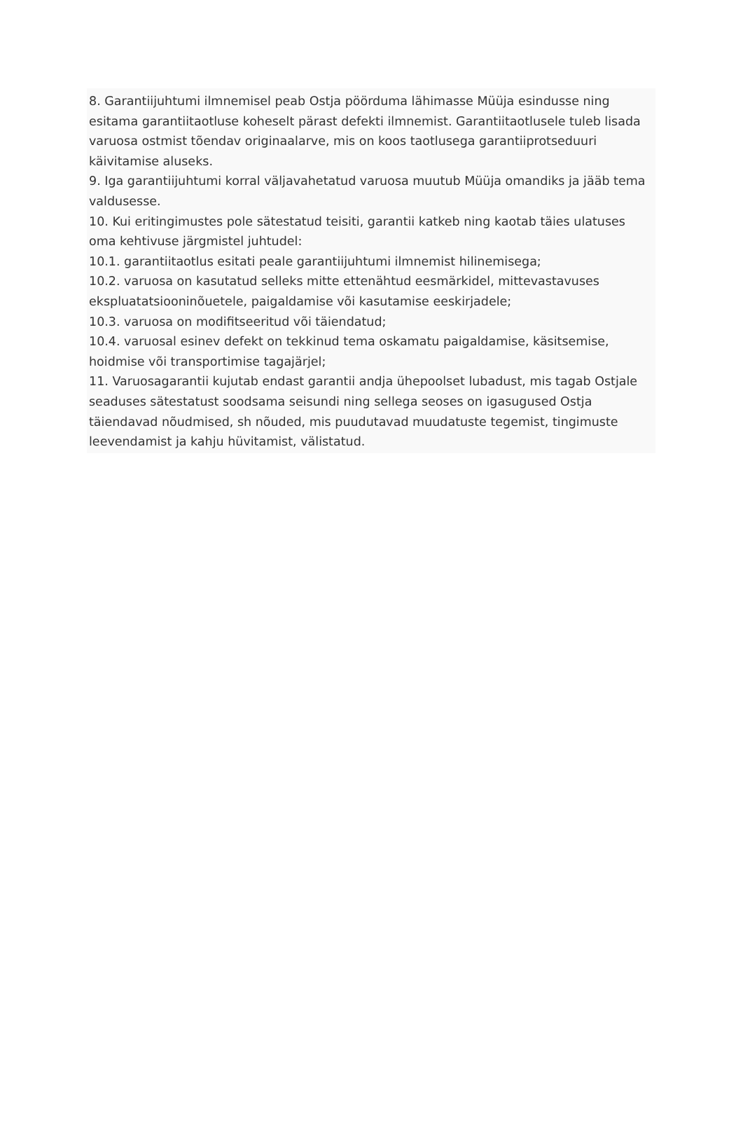8. Garantiijuhtumi ilmnemisel peab Ostja pöörduma lähimasse Müüja esindusse ning esitama garantiitaotluse koheselt pärast defekti ilmnemist. Garantiitaotlusele tuleb lisada varuosa ostmist tõendav originaalarve, mis on koos taotlusega garantiiprotseduuri käivitamise aluseks.
9. Iga garantiijuhtumi korral väljavahetatud varuosa muutub Müüja omandiks ja jääb tema valdusesse.
10. Kui eritingimustes pole sätestatud teisiti, garantii katkeb ning kaotab täies ulatuses oma kehtivuse järgmistel juhtudel:
10.1. garantiitaotlus esitati peale garantiijuhtumi ilmnemist hilinemisega;
10.2. varuosa on kasutatud selleks mitte ettenähtud eesmärkidel, mittevastavuses ekspluatatsiooninõuetele, paigaldamise või kasutamise eeskirjadele;
10.3. varuosa on modifitseeritud või täiendatud;
10.4. varuosal esinev defekt on tekkinud tema oskamatu paigaldamise, käsitsemise, hoidmise või transportimise tagajärjel;
11. Varuosagarantii kujutab endast garantii andja ühepoolset lubadust, mis tagab Ostjale seaduses sätestatust soodsama seisundi ning sellega seoses on igasugused Ostja täiendavad nõudmised, sh nõuded, mis puudutavad muudatuste tegemist, tingimuste leevendamist ja kahju hüvitamist, välistatud.